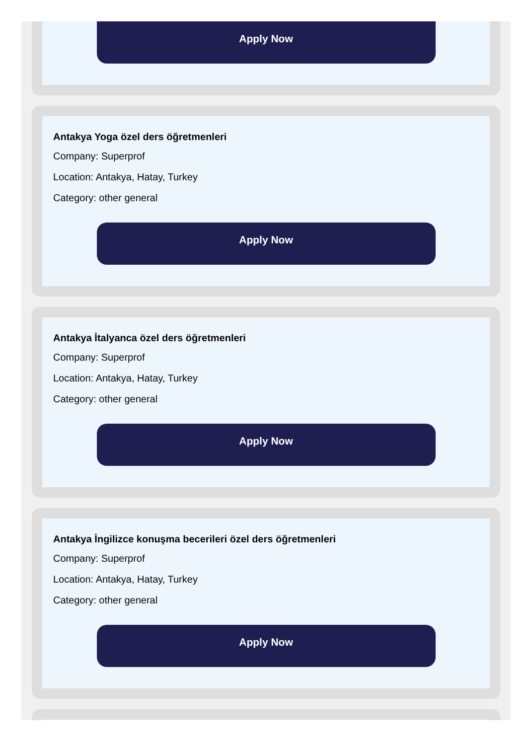Apply Now
Antakya Yoga özel ders öğretmenleri
Company: Superprof
Location: Antakya, Hatay, Turkey
Category: other general
Apply Now
Antakya İtalyanca özel ders öğretmenleri
Company: Superprof
Location: Antakya, Hatay, Turkey
Category: other general
Apply Now
Antakya İngilizce konuşma becerileri özel ders öğretmenleri
Company: Superprof
Location: Antakya, Hatay, Turkey
Category: other general
Apply Now